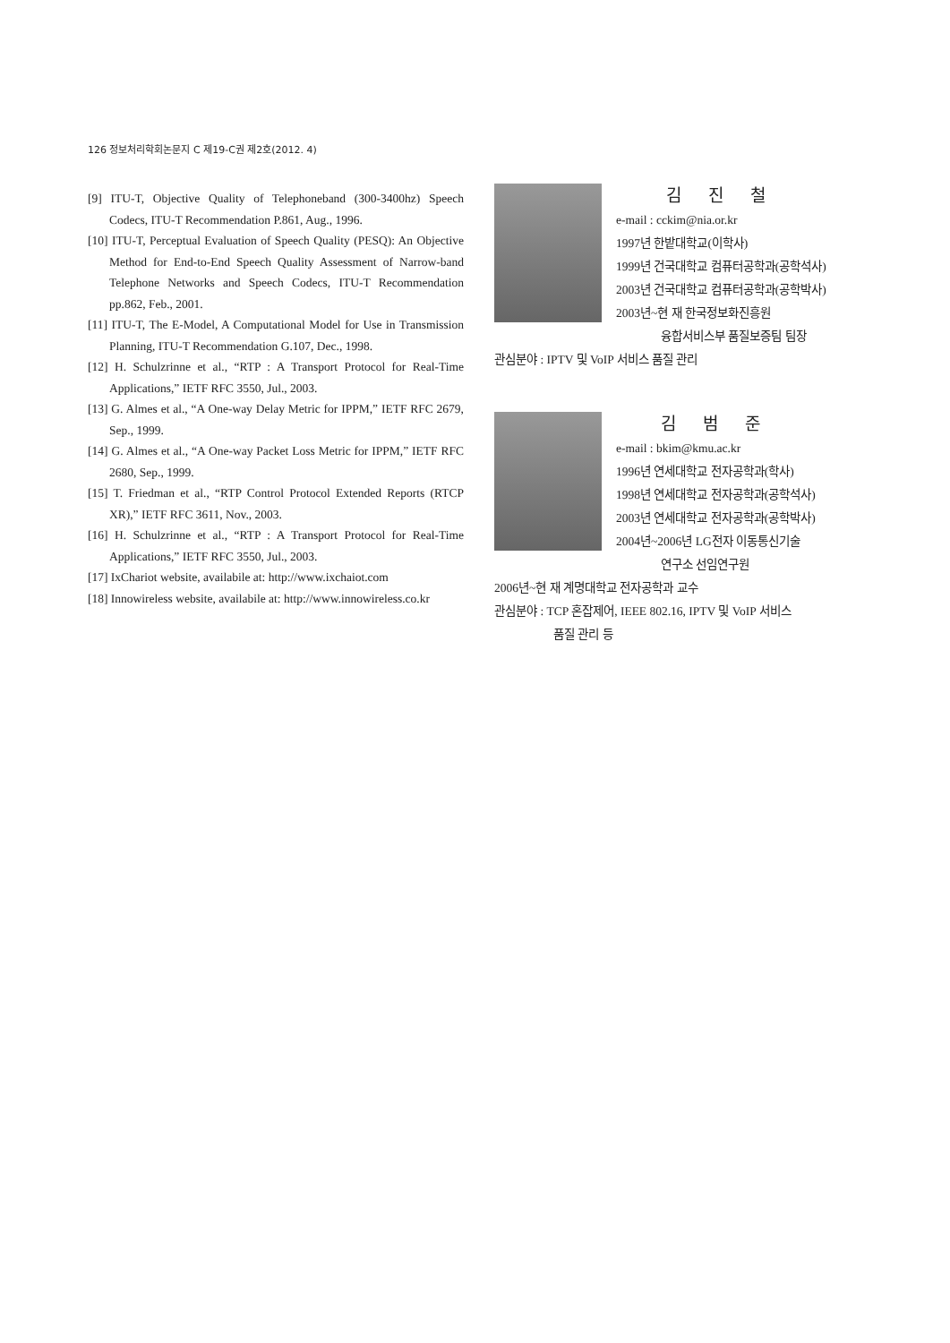126 정보처리학회논문지 C 제19-C권 제2호(2012. 4)
[9] ITU-T, Objective Quality of Telephoneband (300-3400hz) Speech Codecs, ITU-T Recommendation P.861, Aug., 1996.
[10] ITU-T, Perceptual Evaluation of Speech Quality (PESQ): An Objective Method for End-to-End Speech Quality Assessment of Narrow-band Telephone Networks and Speech Codecs, ITU-T Recommendation pp.862, Feb., 2001.
[11] ITU-T, The E-Model, A Computational Model for Use in Transmission Planning, ITU-T Recommendation G.107, Dec., 1998.
[12] H. Schulzrinne et al., “RTP : A Transport Protocol for Real-Time Applications,” IETF RFC 3550, Jul., 2003.
[13] G. Almes et al., “A One-way Delay Metric for IPPM,” IETF RFC 2679, Sep., 1999.
[14] G. Almes et al., “A One-way Packet Loss Metric for IPPM,” IETF RFC 2680, Sep., 1999.
[15] T. Friedman et al., “RTP Control Protocol Extended Reports (RTCP XR),” IETF RFC 3611, Nov., 2003.
[16] H. Schulzrinne et al., “RTP : A Transport Protocol for Real-Time Applications,” IETF RFC 3550, Jul., 2003.
[17] IxChariot website, availabile at: http://www.ixchaiot.com
[18] Innowireless website, availabile at: http://www.innowireless.co.kr
김 진 철
e-mail : cckim@nia.or.kr
1997년 한밭대학교(이학사)
1999년 건국대학교 컴퓨터공학과(공학석사)
2003년 건국대학교 컴퓨터공학과(공학박사)
2003년~현 재 한국정보화진흥원
융합서비스부 품질보증팀 팀장
관심분야 : IPTV 및 VoIP 서비스 품질 관리
김 범 준
e-mail : bkim@kmu.ac.kr
1996년 연세대학교 전자공학과(학사)
1998년 연세대학교 전자공학과(공학석사)
2003년 연세대학교 전자공학과(공학박사)
2004년~2006년 LG전자 이동통신기술
연구소 선임연구원
2006년~현 재 계명대학교 전자공학과 교수
관심분야 : TCP 혼잡제어, IEEE 802.16, IPTV 및 VoIP 서비스
품질 관리 등